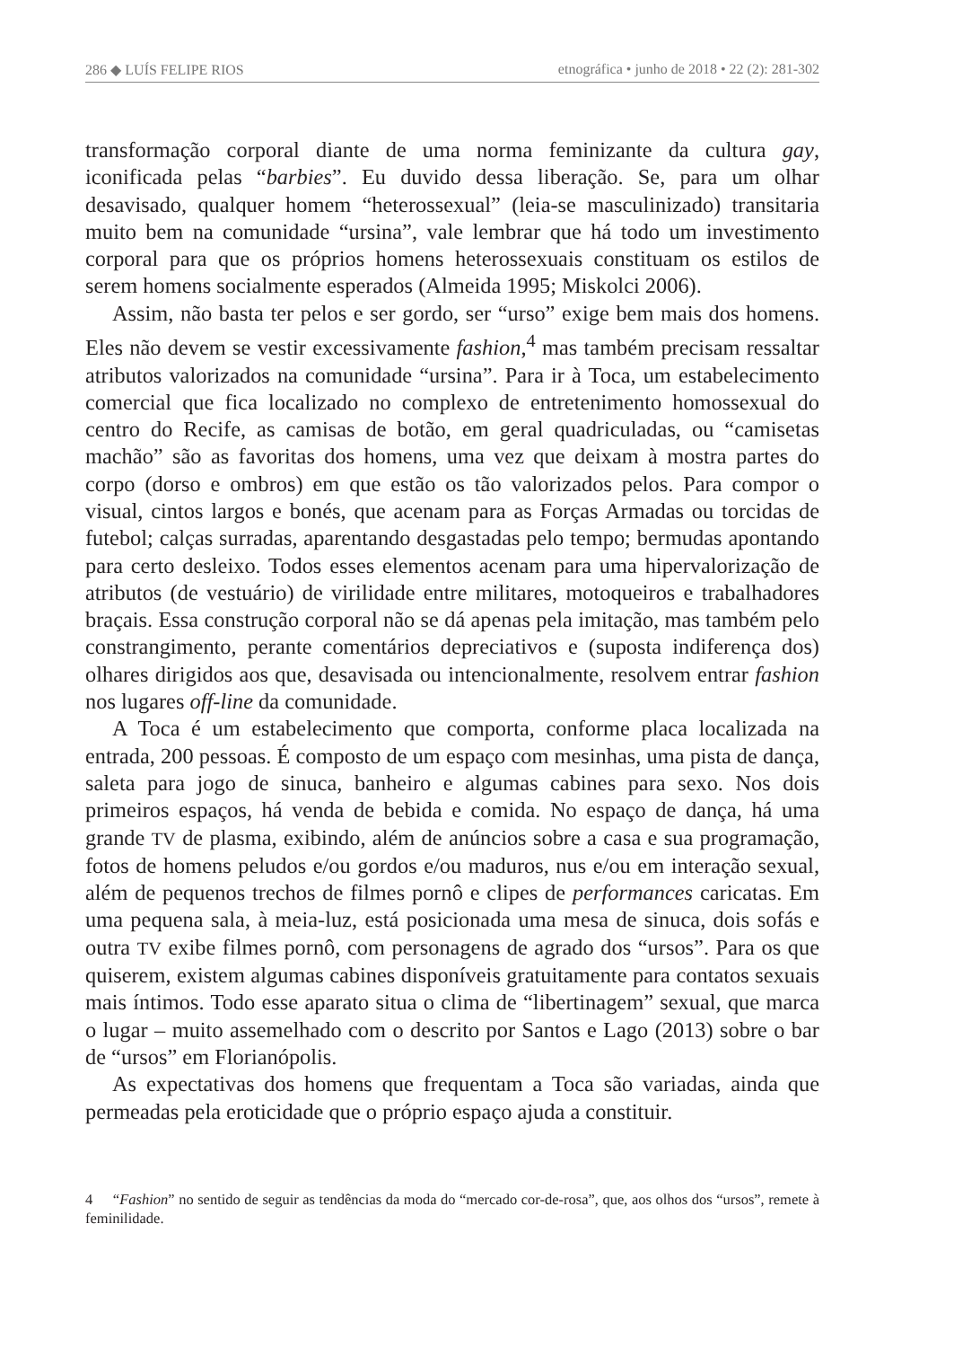286 ◆ LUÍS FELIPE RIOS etnográfica • junho de 2018 • 22 (2): 281-302
transformação corporal diante de uma norma feminizante da cultura gay, iconificada pelas “barbies”. Eu duvido dessa liberação. Se, para um olhar desavisado, qualquer homem “heterossexual” (leia-se masculinizado) transitaria muito bem na comunidade “ursina”, vale lembrar que há todo um investimento corporal para que os próprios homens heterossexuais constituam os estilos de serem homens socialmente esperados (Almeida 1995; Miskolci 2006).
Assim, não basta ter pelos e ser gordo, ser “urso” exige bem mais dos homens. Eles não devem se vestir excessivamente fashion,<sup>4</sup> mas também precisam ressaltar atributos valorizados na comunidade “ursina”. Para ir à Toca, um estabelecimento comercial que fica localizado no complexo de entretenimento homossexual do centro do Recife, as camisas de botão, em geral quadriculadas, ou “camisetas machão” são as favoritas dos homens, uma vez que deixam à mostra partes do corpo (dorso e ombros) em que estão os tão valorizados pelos. Para compor o visual, cintos largos e bonés, que acenam para as Forças Armadas ou torcidas de futebol; calças surradas, aparentando desgastadas pelo tempo; bermudas apontando para certo desleixo. Todos esses elementos acenam para uma hipervalorização de atributos (de vestuário) de virilidade entre militares, motoqueiros e trabalhadores braçais. Essa construção corporal não se dá apenas pela imitação, mas também pelo constrangimento, perante comentários depreciativos e (suposta indiferença dos) olhares dirigidos aos que, desavisada ou intencionalmente, resolvem entrar fashion nos lugares off-line da comunidade.
A Toca é um estabelecimento que comporta, conforme placa localizada na entrada, 200 pessoas. É composto de um espaço com mesinhas, uma pista de dança, saleta para jogo de sinuca, banheiro e algumas cabines para sexo. Nos dois primeiros espaços, há venda de bebida e comida. No espaço de dança, há uma grande TV de plasma, exibindo, além de anúncios sobre a casa e sua programação, fotos de homens peludos e/ou gordos e/ou maduros, nus e/ou em interação sexual, além de pequenos trechos de filmes pornô e clipes de performances caricatas. Em uma pequena sala, à meia-luz, está posicionada uma mesa de sinuca, dois sofás e outra TV exibe filmes pornô, com personagens de agrado dos “ursos”. Para os que quiserem, existem algumas cabines disponíveis gratuitamente para contatos sexuais mais íntimos. Todo esse aparato situa o clima de “libertinagem” sexual, que marca o lugar – muito assemelhado com o descrito por Santos e Lago (2013) sobre o bar de “ursos” em Florianópolis.
As expectativas dos homens que frequentam a Toca são variadas, ainda que permeadas pela eroticidade que o próprio espaço ajuda a constituir.
4 “Fashion” no sentido de seguir as tendências da moda do “mercado cor-de-rosa”, que, aos olhos dos “ursos”, remete à feminilidade.